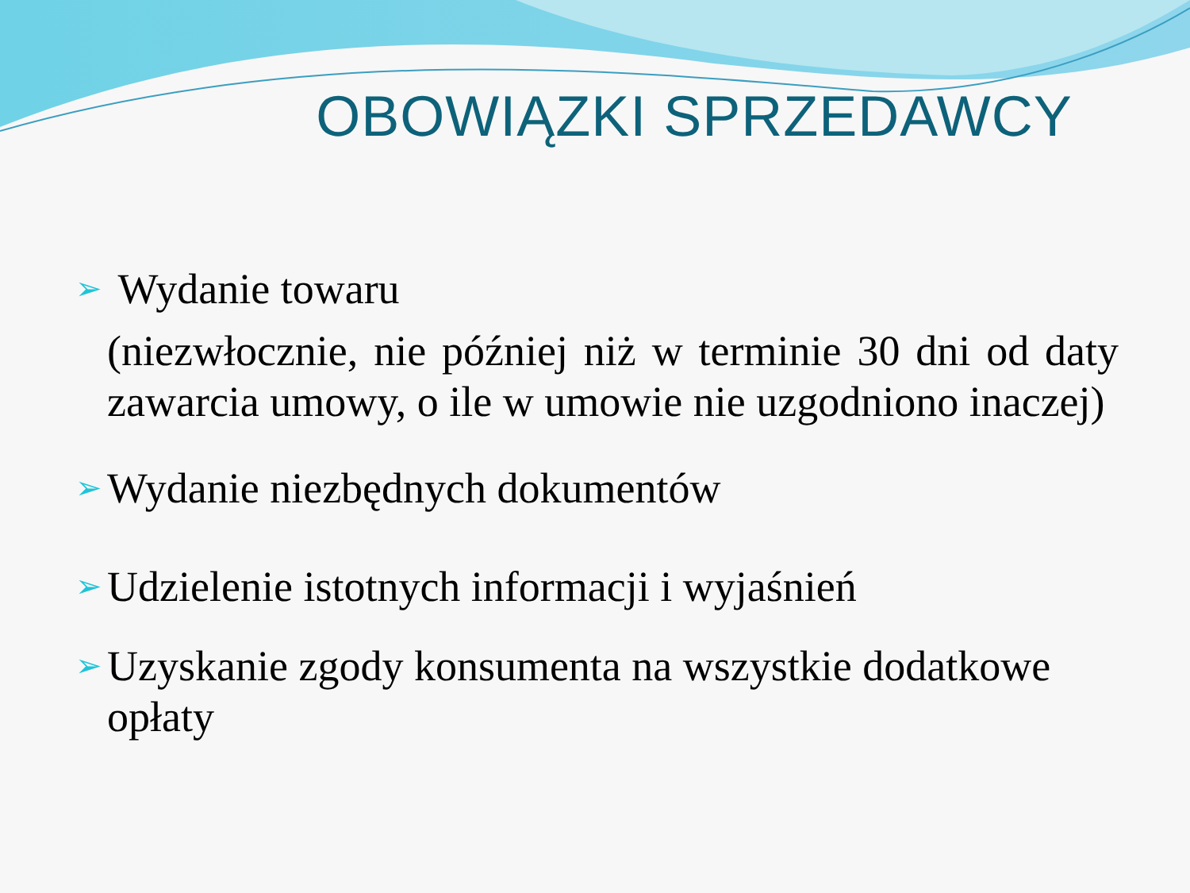OBOWIĄZKI SPRZEDAWCY
➢ Wydanie towaru
(niezwłocznie, nie później niż w terminie 30 dni od daty zawarcia umowy, o ile w umowie nie uzgodniono inaczej)
➢ Wydanie niezbędnych dokumentów
➢ Udzielenie istotnych informacji i wyjaśnień
➢ Uzyskanie zgody konsumenta na wszystkie dodatkowe opłaty